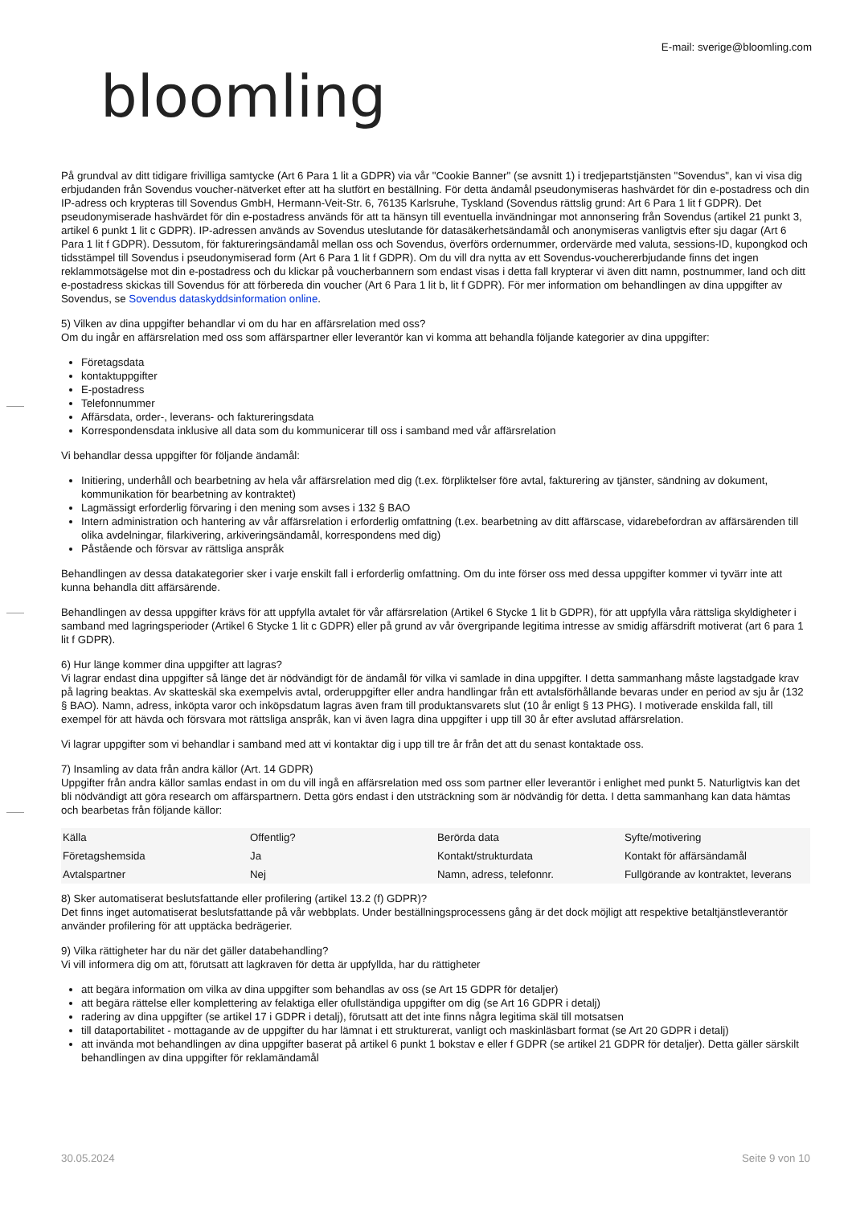E-mail: sverige@bloomling.com
bloomling
På grundval av ditt tidigare frivilliga samtycke (Art 6 Para 1 lit a GDPR) via vår "Cookie Banner" (se avsnitt 1) i tredjepartstjänsten "Sovendus", kan vi visa dig erbjudanden från Sovendus voucher-nätverket efter att ha slutfört en beställning. För detta ändamål pseudonymiseras hashvärdet för din e-postadress och din IP-adress och krypteras till Sovendus GmbH, Hermann-Veit-Str. 6, 76135 Karlsruhe, Tyskland (Sovendus rättslig grund: Art 6 Para 1 lit f GDPR). Det pseudonymiserade hashvärdet för din e-postadress används för att ta hänsyn till eventuella invändningar mot annonsering från Sovendus (artikel 21 punkt 3, artikel 6 punkt 1 lit c GDPR). IP-adressen används av Sovendus uteslutande för datasäkerhetsändamål och anonymiseras vanligtvis efter sju dagar (Art 6 Para 1 lit f GDPR). Dessutom, för faktureringsändamål mellan oss och Sovendus, överförs ordernummer, ordervärde med valuta, sessions-ID, kupongkod och tidsstämpel till Sovendus i pseudonymiserad form (Art 6 Para 1 lit f GDPR). Om du vill dra nytta av ett Sovendus-vouchererbjudande finns det ingen reklammotsägelse mot din e-postadress och du klickar på voucherbannern som endast visas i detta fall krypterar vi även ditt namn, postnummer, land och ditt e-postadress skickas till Sovendus för att förbereda din voucher (Art 6 Para 1 lit b, lit f GDPR). För mer information om behandlingen av dina uppgifter av Sovendus, se Sovendus dataskyddsinformation online.
5) Vilken av dina uppgifter behandlar vi om du har en affärsrelation med oss?
Om du ingår en affärsrelation med oss som affärspartner eller leverantör kan vi komma att behandla följande kategorier av dina uppgifter:
Företagsdata
kontaktuppgifter
E-postadress
Telefonnummer
Affärsdata, order-, leverans- och faktureringsdata
Korrespondensdata inklusive all data som du kommunicerar till oss i samband med vår affärsrelation
Vi behandlar dessa uppgifter för följande ändamål:
Initiering, underhåll och bearbetning av hela vår affärsrelation med dig (t.ex. förpliktelser före avtal, fakturering av tjänster, sändning av dokument, kommunikation för bearbetning av kontraktet)
Lagmässigt erforderlig förvaring i den mening som avses i 132 § BAO
Intern administration och hantering av vår affärsrelation i erforderlig omfattning (t.ex. bearbetning av ditt affärscase, vidarebefordran av affärsärenden till olika avdelningar, filarkivering, arkiveringsändamål, korrespondens med dig)
Påstående och försvar av rättsliga anspråk
Behandlingen av dessa datakategorier sker i varje enskilt fall i erforderlig omfattning. Om du inte förser oss med dessa uppgifter kommer vi tyvärr inte att kunna behandla ditt affärsärende.
Behandlingen av dessa uppgifter krävs för att uppfylla avtalet för vår affärsrelation (Artikel 6 Stycke 1 lit b GDPR), för att uppfylla våra rättsliga skyldigheter i samband med lagringsperioder (Artikel 6 Stycke 1 lit c GDPR) eller på grund av vår övergripande legitima intresse av smidig affärsdrift motiverat (art 6 para 1 lit f GDPR).
6) Hur länge kommer dina uppgifter att lagras?
Vi lagrar endast dina uppgifter så länge det är nödvändigt för de ändamål för vilka vi samlade in dina uppgifter. I detta sammanhang måste lagstadgade krav på lagring beaktas. Av skatteskäl ska exempelvis avtal, orderuppgifter eller andra handlingar från ett avtalsförhållande bevaras under en period av sju år (132 § BAO). Namn, adress, inköpta varor och inköpsdatum lagras även fram till produktansvarets slut (10 år enligt § 13 PHG). I motiverade enskilda fall, till exempel för att hävda och försvara mot rättsliga anspråk, kan vi även lagra dina uppgifter i upp till 30 år efter avslutad affärsrelation.
Vi lagrar uppgifter som vi behandlar i samband med att vi kontaktar dig i upp till tre år från det att du senast kontaktade oss.
7) Insamling av data från andra källor (Art. 14 GDPR)
Uppgifter från andra källor samlas endast in om du vill ingå en affärsrelation med oss som partner eller leverantör i enlighet med punkt 5. Naturligtvis kan det bli nödvändigt att göra research om affärspartnern. Detta görs endast i den utsträckning som är nödvändig för detta. I detta sammanhang kan data hämtas och bearbetas från följande källor:
| Källa | Offentlig? | Berörda data | Syfte/motivering |
| Företagshemsida | Ja | Kontakt/strukturdata | Kontakt för affärsändamål |
| Avtalspartner | Nej | Namn, adress, telefonnr. | Fullgörande av kontraktet, leverans |
8) Sker automatiserat beslutsfattande eller profilering (artikel 13.2 (f) GDPR)?
Det finns inget automatiserat beslutsfattande på vår webbplats. Under beställningsprocessens gång är det dock möjligt att respektive betaltjänstleverantör använder profilering för att upptäcka bedrägerier.
9) Vilka rättigheter har du när det gäller databehandling?
Vi vill informera dig om att, förutsatt att lagkraven för detta är uppfyllda, har du rättigheter
att begära information om vilka av dina uppgifter som behandlas av oss (se Art 15 GDPR för detaljer)
att begära rättelse eller komplettering av felaktiga eller ofullständiga uppgifter om dig (se Art 16 GDPR i detalj)
radering av dina uppgifter (se artikel 17 i GDPR i detalj), förutsatt att det inte finns några legitima skäl till motsatsen
till dataportabilitet - mottagande av de uppgifter du har lämnat i ett strukturerat, vanligt och maskinläsbart format (se Art 20 GDPR i detalj)
att invända mot behandlingen av dina uppgifter baserat på artikel 6 punkt 1 bokstav e eller f GDPR (se artikel 21 GDPR för detaljer). Detta gäller särskilt behandlingen av dina uppgifter för reklamändamål
30.05.2024 Seite 9 von 10